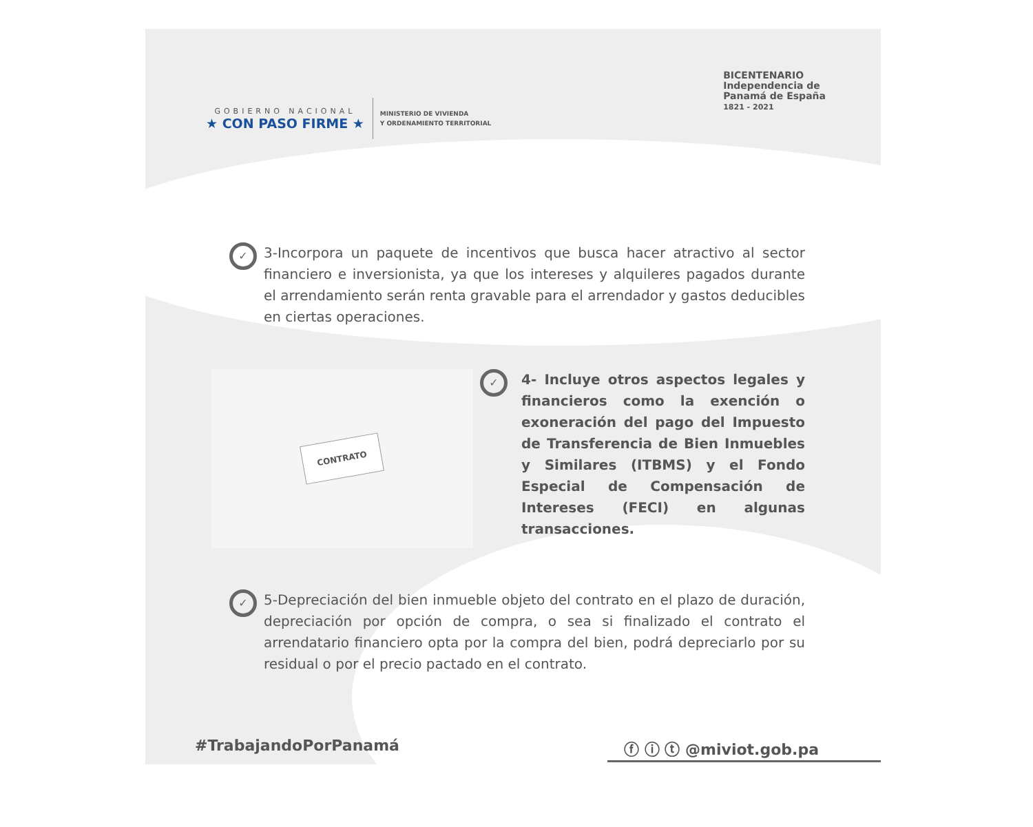GOBIERNO NACIONAL
★ CON PASO FIRME ★
MINISTERIO DE VIVIENDA
Y ORDENAMIENTO TERRITORIAL
BICENTENARIO
Independencia de
Panamá de España
1821 - 2021
✓
3-Incorpora un paquete de incentivos que busca hacer atractivo al sector financiero e inversionista, ya que los intereses y alquileres pagados durante el arrendamiento serán renta gravable para el arrendador y gastos deducibles en ciertas operaciones.
CONTRATO
✓
4- Incluye otros aspectos legales y financieros como la exención o exoneración del pago del Impuesto de Transferencia de Bien Inmuebles y Similares (ITBMS) y el Fondo Especial de Compensación de Intereses (FECI) en algunas transacciones.
✓
5-Depreciación del bien inmueble objeto del contrato en el plazo de duración, depreciación por opción de compra, o sea si finalizado el contrato el arrendatario financiero opta por la compra del bien, podrá depreciarlo por su residual o por el precio pactado en el contrato.
#TrabajandoPorPanamá ⓕ ⓘ ⓣ @miviot.gob.pa